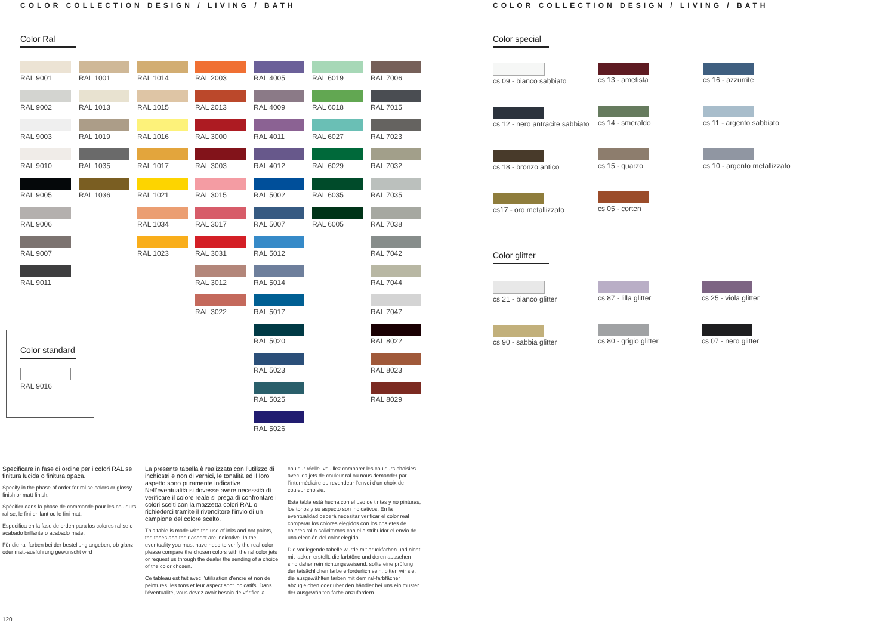COLOR COLLECTION DESIGN / LIVING / BATH
COLOR COLLECTION DESIGN / LIVING / BATH
Color Ral
RAL 9001
RAL 9002
RAL 9003
RAL 9010
RAL 9005
RAL 9006
RAL 9007
RAL 9011
RAL 1001
RAL 1013
RAL 1019
RAL 1035
RAL 1036
RAL 1014
RAL 1015
RAL 1016
RAL 1017
RAL 1021
RAL 1034
RAL 1023
RAL 2003
RAL 2013
RAL 3000
RAL 3003
RAL 3015
RAL 3017
RAL 3031
RAL 3012
RAL 3022
RAL 4005
RAL 4009
RAL 4011
RAL 4012
RAL 5002
RAL 5007
RAL 5012
RAL 5014
RAL 5017
RAL 5020
RAL 5023
RAL 5025
RAL 5026
RAL 6019
RAL 6018
RAL 6027
RAL 6029
RAL 6035
RAL 6005
RAL 7006
RAL 7015
RAL 7023
RAL 7032
RAL 7035
RAL 7038
RAL 7042
RAL 7044
RAL 7047
RAL 8022
RAL 8023
RAL 8029
Color standard
RAL 9016
Color special
cs 09 - bianco sabbiato
cs 12 - nero antracite sabbiato
cs 18 - bronzo antico
cs17 - oro metallizzato
cs 13 - ametista
cs 14 - smeraldo
cs 15 - quarzo
cs 05 - corten
cs 16 - azzurrite
cs 11 - argento sabbiato
cs 10 - argento metallizzato
Color glitter
cs 21 - bianco glitter
cs 90 - sabbia glitter
cs 87 - lilla glitter
cs 80 - grigio glitter
cs 25 - viola glitter
cs 07 - nero glitter
Specificare in fase di ordine per i colori RAL se finitura lucida o finitura opaca.
Specify in the phase of order for ral se colors or glossy finish or matt finish.
Spécifier dans la phase de commande pour les couleurs ral se, le fini brillant ou le fini mat.
Especifica en la fase de orden para los colores ral se o acabado brillante o acabado mate.
Für die ral-farben bei der bestellung angeben, ob glanz- oder matt-ausführung gewünscht wird
La presente tabella è realizzata con l’utilizzo di inchiostri e non di vernici, le tonalità ed il loro aspetto sono puramente indicative. Nell’eventualità si dovesse avere necessità di verificare il colore reale si prega di confrontare i colori scelti con la mazzetta colori RAL o richiederci tramite il rivenditore l’invio di un campione del colore scelto.
This table is made with the use of inks and not paints, the tones and their aspect are indicative. In the eventuality you must have need to verify the real color please compare the chosen colors with the ral color jets or request us through the dealer the sending of a choice of the color chosen.
Ce tableau est fait avec l’utilisation d’encre et non de peintures, les tons et leur aspect sont indicatifs. Dans l’éventualité, vous devez avoir besoin de vérifier la
couleur réelle. veuillez comparer les couleurs choisies avec les jets de couleur ral ou nous demander par l’intermédiaire du revendeur l’envoi d’un choix de couleur choisie.
Esta tabla está hecha con el uso de tintas y no pinturas, los tonos y su aspecto son indicativos. En la eventualidad deberá necesitar verificar el color real comparar los colores elegidos con los chaletes de colores ral o solicitarnos con el distribuidor el envío de una elección del color elegido.
Die vorliegende tabelle wurde mit druckfarben und nicht mit lacken erstellt. die farbtöne und deren aussehen sind daher rein richtungsweisend. sollte eine prüfung der tatsächlichen farbe erforderlich sein, bitten wir sie, die ausgewählten farben mit dem ral-farbfächer abzugleichen oder über den händler bei uns ein muster der ausgewählten farbe anzufordern.
120